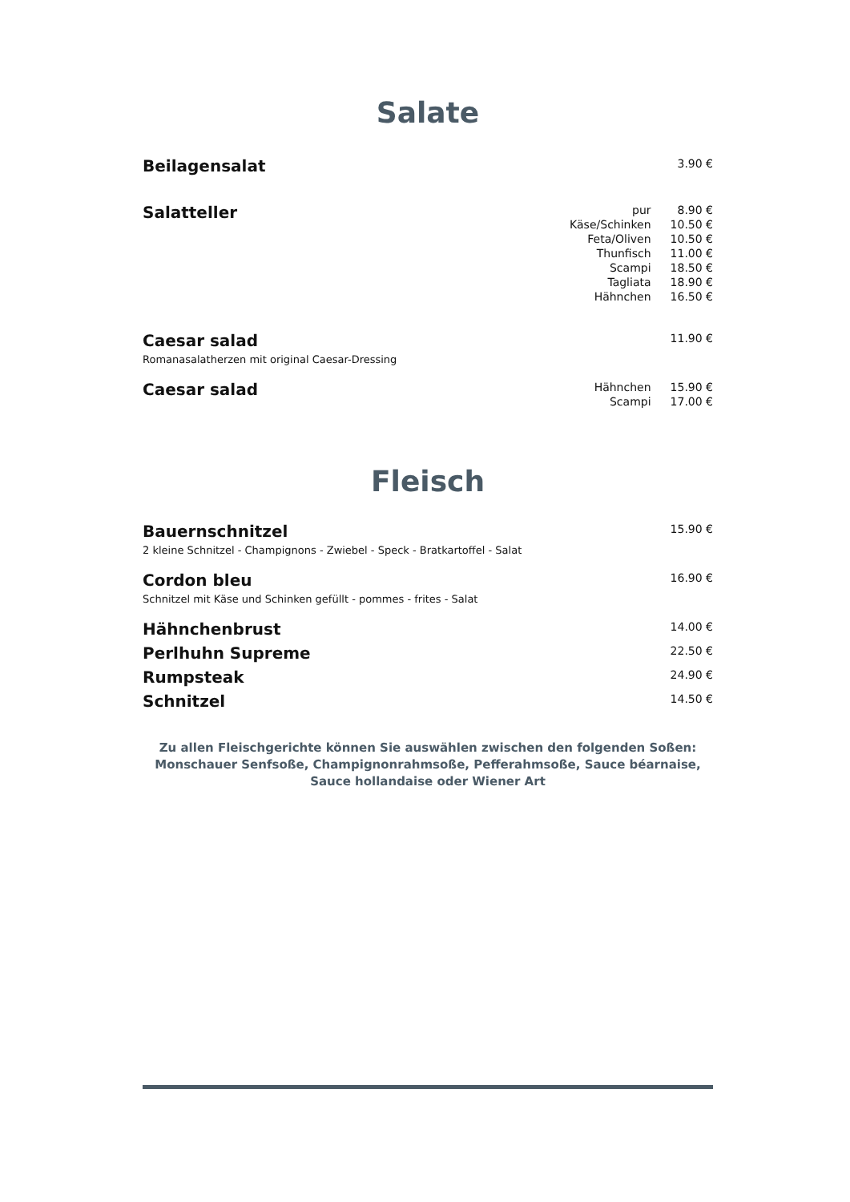Salate
Beilagensalat
3.90 €
Salatteller
| pur | 8.90 € |
| Käse/Schinken | 10.50 € |
| Feta/Oliven | 10.50 € |
| Thunfisch | 11.00 € |
| Scampi | 18.50 € |
| Tagliata | 18.90 € |
| Hähnchen | 16.50 € |
Caesar salad
Romanasalatherzen mit original Caesar-Dressing
11.90 €
Caesar salad
| Hähnchen | 15.90 € |
| Scampi | 17.00 € |
Fleisch
Bauernschnitzel
2 kleine Schnitzel - Champignons - Zwiebel - Speck - Bratkartoffel - Salat
15.90 €
Cordon bleu
Schnitzel mit Käse und Schinken gefüllt - pommes - frites - Salat
16.90 €
Hähnchenbrust
14.00 €
Perlhuhn Supreme
22.50 €
Rumpsteak
24.90 €
Schnitzel
14.50 €
Zu allen Fleischgerichte können Sie auswählen zwischen den folgenden Soßen:
Monschauer Senfsoße, Champignonrahmsoße, Pefferahmsoße, Sauce béarnaise,
Sauce hollandaise oder Wiener Art